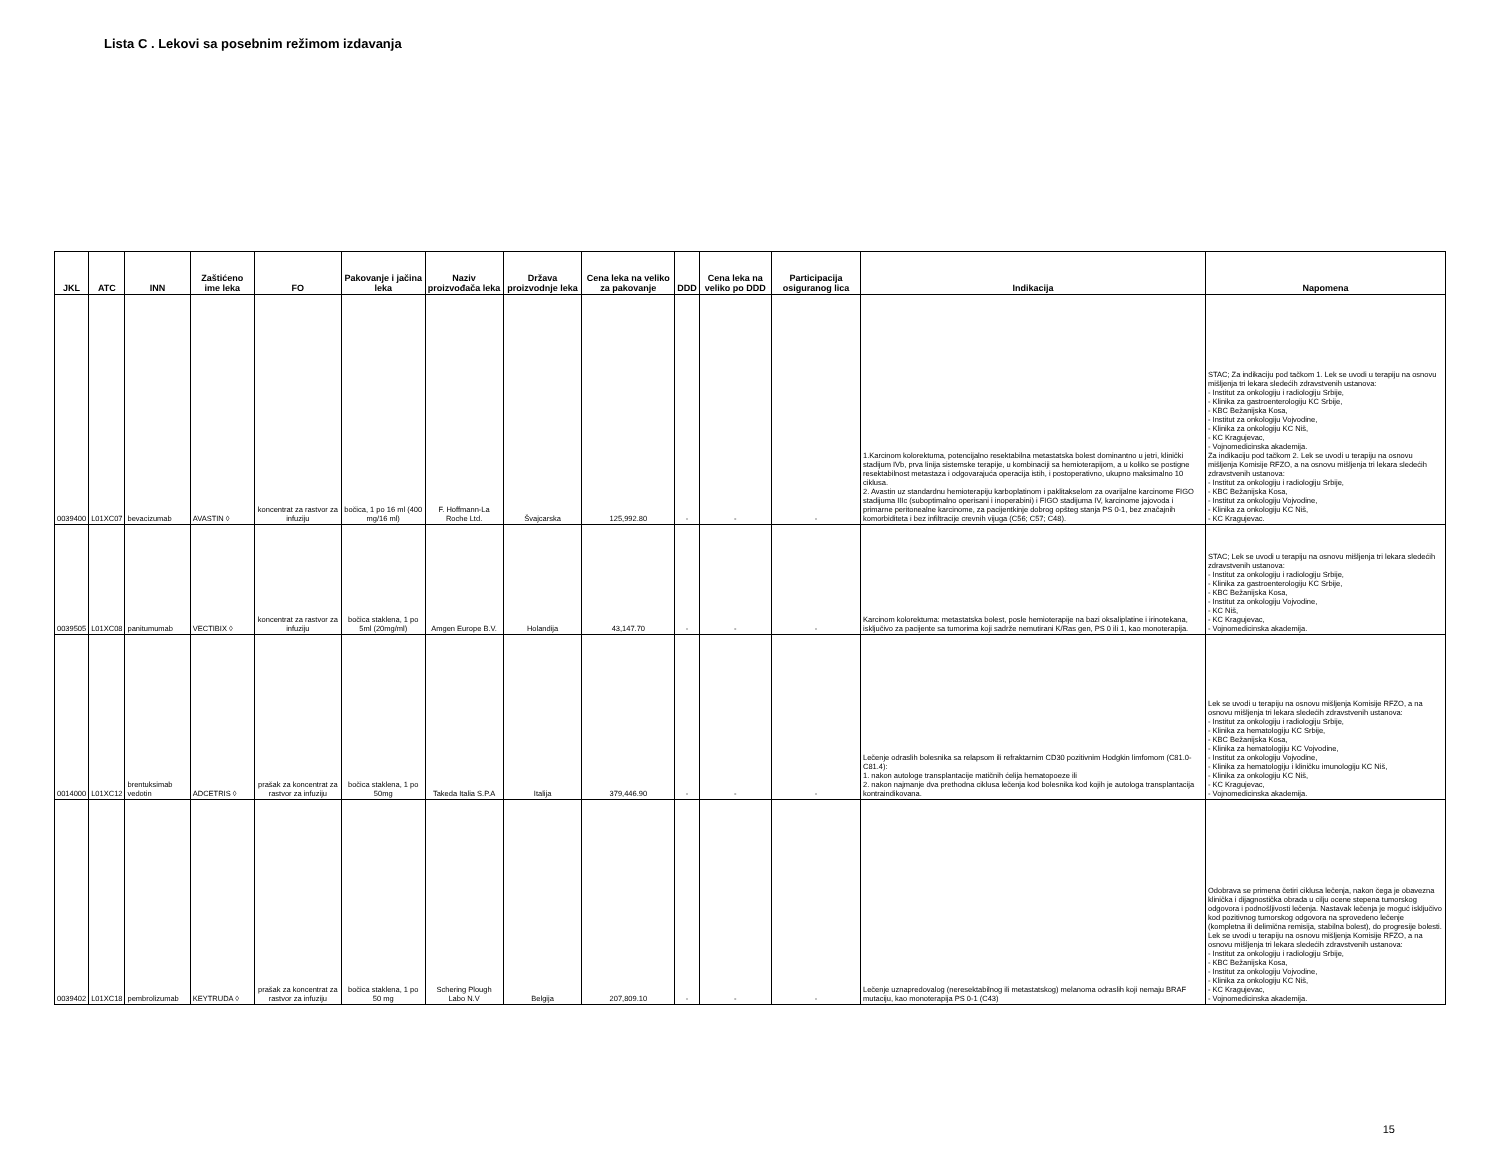Lista C . Lekovi sa posebnim režimom izdavanja
| JKL | ATC | INN | Zaštićeno ime leka | FO | Pakovanje i jačina leka | Naziv proizvođača leka | Država proizvodnje leka | Cena leka na veliko za pakovanje | DDD | Cena leka na veliko po DDD | Participacija osiguranog lica | Indikacija | Napomena |
| --- | --- | --- | --- | --- | --- | --- | --- | --- | --- | --- | --- | --- | --- |
| 0039400 | L01XC07 | bevacizumab | AVASTIN ◊ | koncentrat za rastvor za infuziju | bočica, 1 po 16 ml (400 mg/16 ml) | F. Hoffmann-La Roche Ltd. | Švajcarska | 125,992.80 | - | - | - | 1.Karcinom kolorektuma, potencijalno resektabilna metastatska bolest dominantno u jetri, klinički stadijum IVb, prva linija sistemske terapije, u kombinaciji sa hemioterapijom, a u koliko se postigne resektabilnost metastaza i odgovarajuća operacija istih, i postoperativno, ukupno maksimalno 10 ciklusa. 2. Avastin uz standardnu hemioterapiju karboplatinom i paklitakselom za ovarijalne karcinome FIGO stadijuma IIIc (suboptimalno operisani i inoperabini) i FIGO stadijuma IV, karcinome jajovoda i primarne peritonealne karcinome, za pacijentkinje dobrog opšteg stanja PS 0-1, bez značajnih komorbiditeta i bez infiltracije crevnih vijuga (C56; C57; C48). | STAC; Za indikaciju pod tačkom 1. Lek se uvodi u terapiju na osnovu mišljenja tri lekara sledećih zdravstvenih ustanova: - Institut za onkologiju i radiologiju Srbije, - Klinika za gastroenterologiju KC Srbije, - KBC Bežanijska Kosa, - Institut za onkologiju Vojvodine, - Klinika za onkologiju KC Niš, - KC Kragujevac, - Vojnomedicinska akademija. Za indikaciju pod tačkom 2. Lek se uvodi u terapiju na osnovu mišljenja Komisije RFZO, a na osnovu mišljenja tri lekara sledećih zdravstvenih ustanova: - Institut za onkologiju i radiologiju Srbije, - KBC Bežanijska Kosa, - Institut za onkologiju Vojvodine, - Klinika za onkologiju KC Niš, - KC Kragujevac. |
| 0039505 | L01XC08 | panitumumab | VECTIBIX ◊ | koncentrat za rastvor za infuziju | bočica staklena, 1 po 5ml (20mg/ml) | Amgen Europe B.V. | Holandija | 43,147.70 | - | - | - | Karcinom kolorektuma: metastatska bolest, posle hemioterapije na bazi oksaliplatine i irinotekana, isključivo za pacijente sa tumorima koji sadrže nemutirani K/Ras gen, PS 0 ili 1, kao monoterapija. | STAC; Lek se uvodi u terapiju na osnovu mišljenja tri lekara sledećih zdravstvenih ustanova: - Institut za onkologiju i radiologiju Srbije, - Klinika za gastroenterologiju KC Srbije, - KBC Bežanijska Kosa, - Institut za onkologiju Vojvodine, - KC Niš, - KC Kragujevac, - Vojnomedicinska akademija. |
| 0014000 | L01XC12 | brentuksimab vedotin | ADCETRIS ◊ | prašak za koncentrat za rastvor za infuziju | bočica staklena, 1 po 50mg | Takeda Italia S.P.A | Italija | 379,446.90 | - | - | - | Lečenje odraslih bolesnika sa relapsom ili refraktarnim CD30 pozitivnim Hodgkin limfomom (C81.0-C81.4): 1. nakon autologe transplantacije matičnih ćelija hematopoeze ili 2. nakon najmanje dva prethodna ciklusa lečenja kod bolesnika kod kojih je autologa transplantacija kontraindikovana. | Lek se uvodi u terapiju na osnovu mišljenja Komisije RFZO, a na osnovu mišljenja tri lekara sledećih zdravstvenih ustanova: - Institut za onkologiju i radiologiju Srbije, - Klinika za hematologiju KC Srbije, - KBC Bežanijska Kosa, - Klinika za hematologiju KC Vojvodine, - Institut za onkologiju Vojvodine, - Klinika za hematologiju i kliničku imunologiju KC Niš, - Klinika za onkologiju KC Niš, - KC Kragujevac, - Vojnomedicinska akademija. |
| 0039402 | L01XC18 | pembrolizumab | KEYTRUDA ◊ | prašak za koncentrat za rastvor za infuziju | bočica staklena, 1 po 50 mg | Schering Plough Labo N.V | Belgija | 207,809.10 | - | - | - | Lečenje uznapredovalog (neresektabilnog ili metastatskog) melanoma odraslih koji nemaju BRAF mutaciju, kao monoterapija PS 0-1 (C43) | Odobrava se primena četiri ciklusa lečenja, nakon čega je obavezna klinička i dijagnostička obrada u cilju ocene stepena tumorskog odgovora i podnošljivosti lečenja. Nastavak lečenja je moguć isključivo kod pozitivnog tumorskog odgovora na sprovedeno lečenje (kompletna ili delimična remisija, stabilna bolest), do progresije bolesti. Lek se uvodi u terapiju na osnovu mišljenja Komisije RFZO, a na osnovu mišljenja tri lekara sledećih zdravstvenih ustanova: - Institut za onkologiju i radiologiju Srbije, - KBC Bežanijska Kosa, - Institut za onkologiju Vojvodine, - Klinika za onkologiju KC Niš, - KC Kragujevac, - Vojnomedicinska akademija. |
15